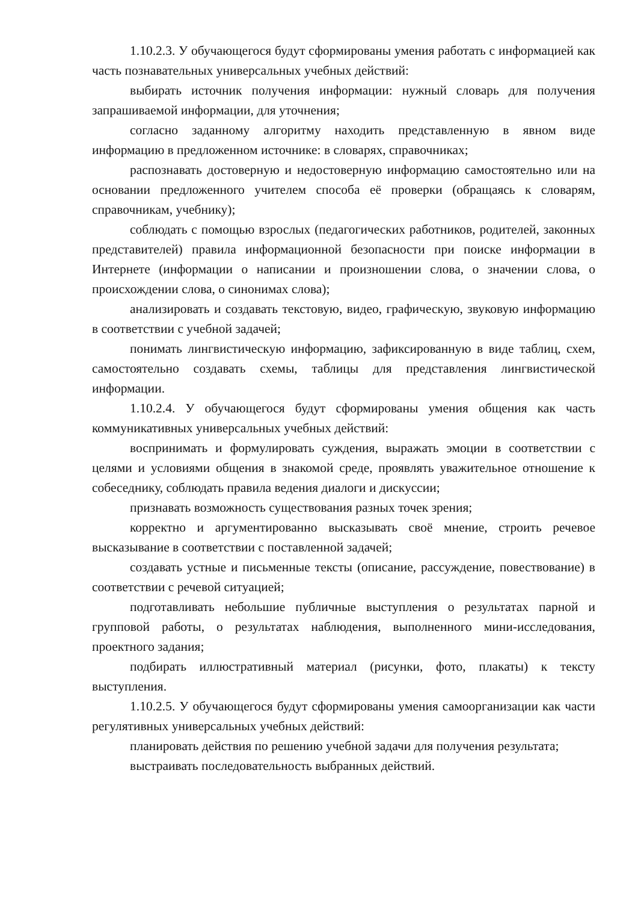1.10.2.3. У обучающегося будут сформированы умения работать с информацией как часть познавательных универсальных учебных действий:
выбирать источник получения информации: нужный словарь для получения запрашиваемой информации, для уточнения;
согласно заданному алгоритму находить представленную в явном виде информацию в предложенном источнике: в словарях, справочниках;
распознавать достоверную и недостоверную информацию самостоятельно или на основании предложенного учителем способа её проверки (обращаясь к словарям, справочникам, учебнику);
соблюдать с помощью взрослых (педагогических работников, родителей, законных представителей) правила информационной безопасности при поиске информации в Интернете (информации о написании и произношении слова, о значении слова, о происхождении слова, о синонимах слова);
анализировать и создавать текстовую, видео, графическую, звуковую информацию в соответствии с учебной задачей;
понимать лингвистическую информацию, зафиксированную в виде таблиц, схем, самостоятельно создавать схемы, таблицы для представления лингвистической информации.
1.10.2.4. У обучающегося будут сформированы умения общения как часть коммуникативных универсальных учебных действий:
воспринимать и формулировать суждения, выражать эмоции в соответствии с целями и условиями общения в знакомой среде, проявлять уважительное отношение к собеседнику, соблюдать правила ведения диалоги и дискуссии;
признавать возможность существования разных точек зрения;
корректно и аргументированно высказывать своё мнение, строить речевое высказывание в соответствии с поставленной задачей;
создавать устные и письменные тексты (описание, рассуждение, повествование) в соответствии с речевой ситуацией;
подготавливать небольшие публичные выступления о результатах парной и групповой работы, о результатах наблюдения, выполненного мини-исследования, проектного задания;
подбирать иллюстративный материал (рисунки, фото, плакаты) к тексту выступления.
1.10.2.5. У обучающегося будут сформированы умения самоорганизации как части регулятивных универсальных учебных действий:
планировать действия по решению учебной задачи для получения результата;
выстраивать последовательность выбранных действий.